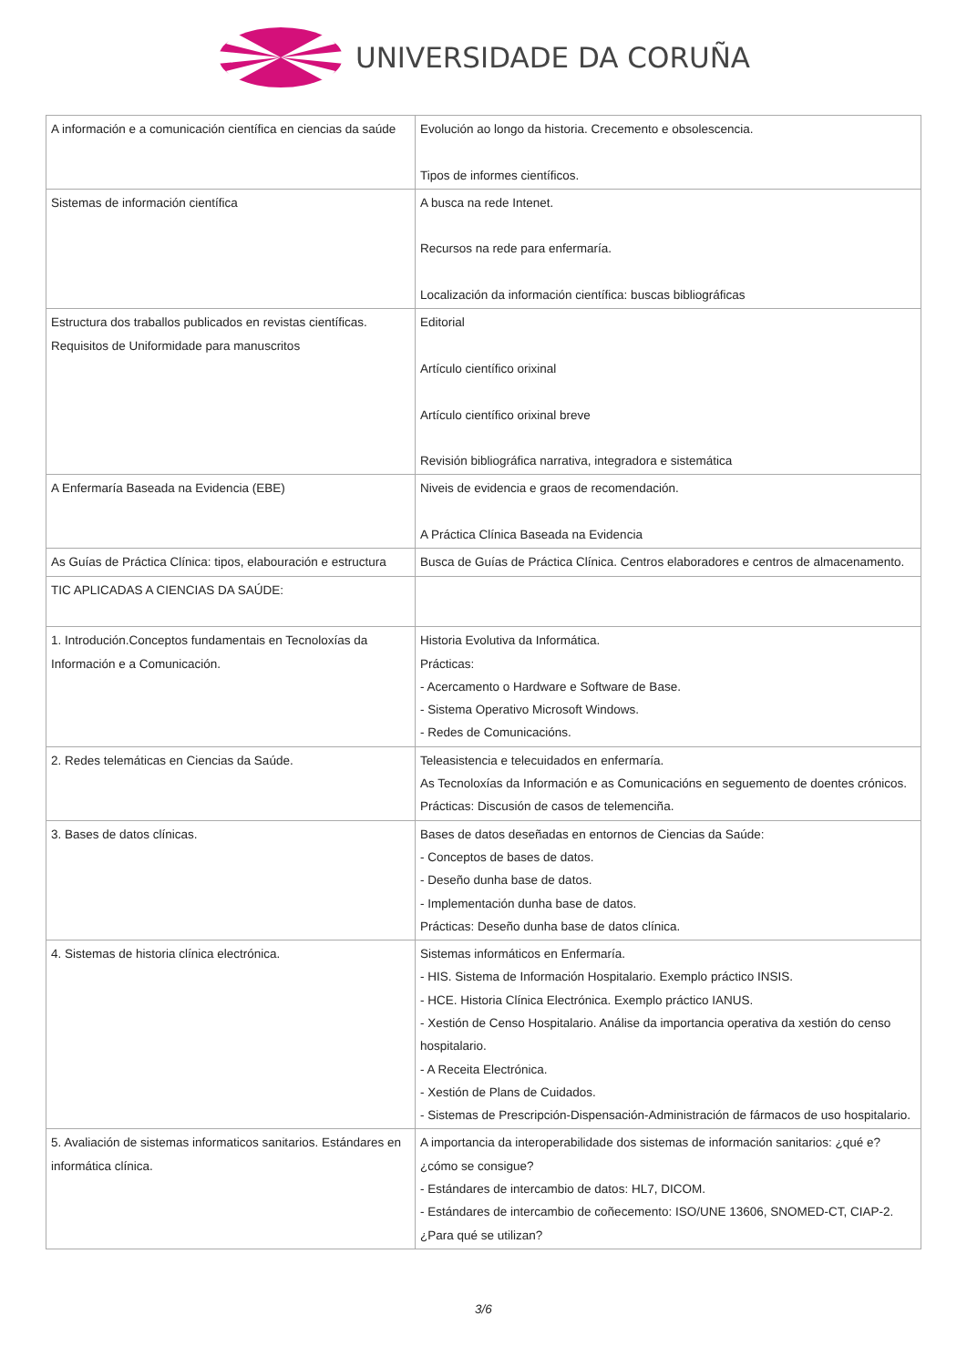UNIVERSIDADE DA CORUÑA
| A información e a comunicación científica en ciencias da saúde | Evolución ao longo da historia. Crecemento e obsolescencia. Tipos de informes científicos. |
| Sistemas de información científica | A busca na rede Intenet. Recursos na rede para enfermaría. Localización da información científica: buscas bibliográficas |
| Estructura dos traballos publicados en revistas científicas. Requisitos de Uniformidade para manuscritos | Editorial Artículo científico orixinal Artículo científico orixinal breve Revisión bibliográfica narrativa, integradora e sistemática |
| A Enfermaría Baseada na Evidencia (EBE) | Niveis de evidencia e graos de recomendación. A Práctica Clínica Baseada na Evidencia |
| As Guías de Práctica Clínica: tipos, elabouración e estructura | Busca de Guías de Práctica Clínica. Centros elaboradores e centros de almacenamento. |
| TIC APLICADAS A CIENCIAS DA SAÚDE: | |
| 1. Introdución.Conceptos fundamentais en Tecnoloxías da Información e a Comunicación. | Historia Evolutiva da Informática. Prácticas: - Acercamento o Hardware e Software de Base. - Sistema Operativo Microsoft Windows. - Redes de Comunicacións. |
| 2. Redes telemáticas en Ciencias da Saúde. | Teleasistencia e telecuidados en enfermaría. As Tecnoloxías da Información e as Comunicacións en seguemento de doentes crónicos. Prácticas: Discusión de casos de telemenciña. |
| 3. Bases de datos clínicas. | Bases de datos deseñadas en entornos de Ciencias da Saúde: - Conceptos de bases de datos. - Deseño dunha base de datos. - Implementación dunha base de datos. Prácticas: Deseño dunha base de datos clínica. |
| 4. Sistemas de historia clínica electrónica. | Sistemas informáticos en Enfermaría. - HIS. Sistema de Información Hospitalario. Exemplo práctico INSIS. - HCE. Historia Clínica Electrónica. Exemplo práctico IANUS. - Xestión de Censo Hospitalario. Análise da importancia operativa da xestión do censo hospitalario. - A Receita Electrónica. - Xestión de Plans de Cuidados. - Sistemas de Prescripción-Dispensación-Administración de fármacos de uso hospitalario. |
| 5. Avaliación de sistemas informaticos sanitarios. Estándares en informática clínica. | A importancia da interoperabilidade dos sistemas de información sanitarios: ¿qué e?¿cómo se consigue? - Estándares de intercambio de datos: HL7, DICOM. - Estándares de intercambio de coñecemento: ISO/UNE 13606, SNOMED-CT, CIAP-2. ¿Para qué se utilizan? |
3/6